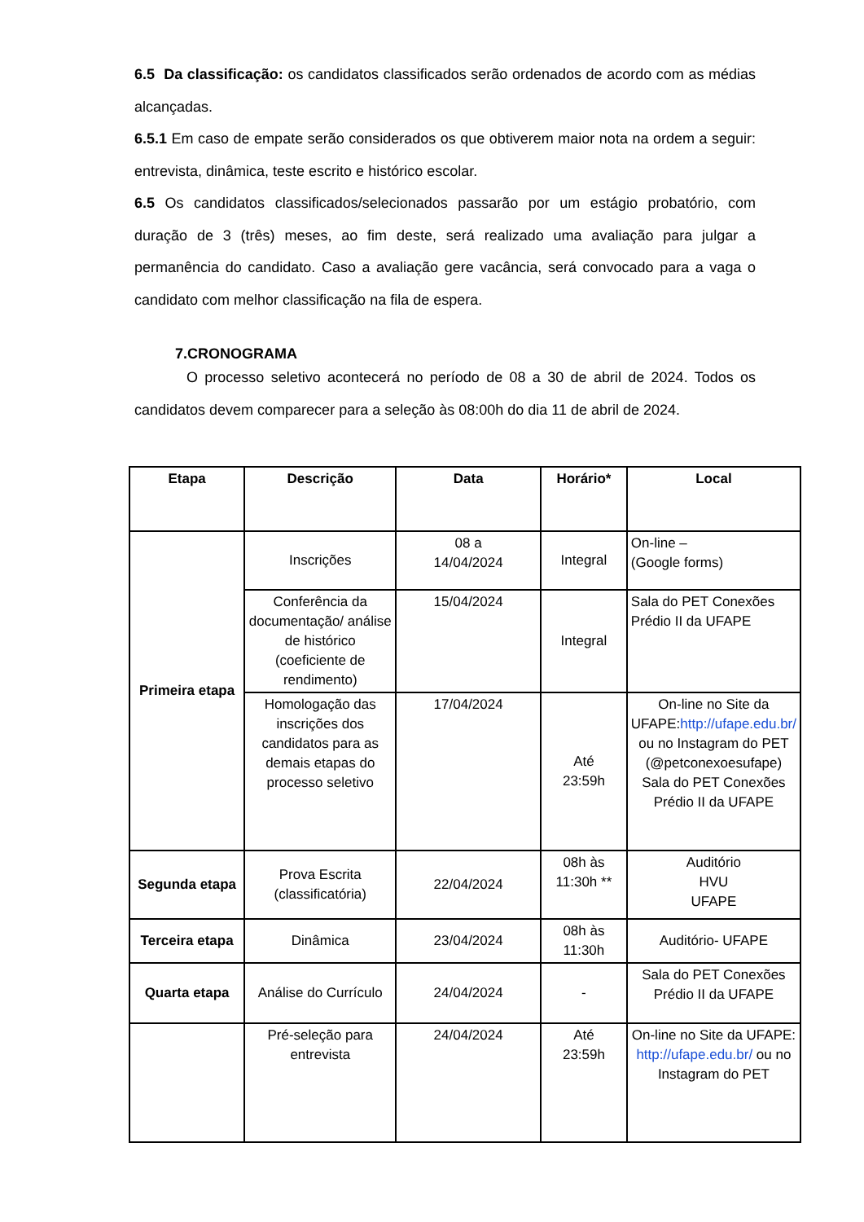6.5 Da classificação: os candidatos classificados serão ordenados de acordo com as médias alcançadas.
6.5.1 Em caso de empate serão considerados os que obtiverem maior nota na ordem a seguir: entrevista, dinâmica, teste escrito e histórico escolar.
6.5 Os candidatos classificados/selecionados passarão por um estágio probatório, com duração de 3 (três) meses, ao fim deste, será realizado uma avaliação para julgar a permanência do candidato. Caso a avaliação gere vacância, será convocado para a vaga o candidato com melhor classificação na fila de espera.
7.CRONOGRAMA
O processo seletivo acontecerá no período de 08 a 30 de abril de 2024. Todos os candidatos devem comparecer para a seleção às 08:00h do dia 11 de abril de 2024.
| Etapa | Descrição | Data | Horário* | Local |
| --- | --- | --- | --- | --- |
| Primeira etapa | Inscrições | 08 a 14/04/2024 | Integral | On-line – (Google forms) |
| | Conferência da documentação/ análise de histórico (coeficiente de rendimento) | 15/04/2024 | Integral | Sala do PET Conexões Prédio II da UFAPE |
| | Homologação das inscrições dos candidatos para as demais etapas do processo seletivo | 17/04/2024 | Até 23:59h | On-line no Site da UFAPE: http://ufape.edu.br/ ou no Instagram do PET (@petconexoesufape) Sala do PET Conexões Prédio II da UFAPE |
| Segunda etapa | Prova Escrita (classificatória) | 22/04/2024 | 08h às 11:30h ** | Auditório HVU UFAPE |
| Terceira etapa | Dinâmica | 23/04/2024 | 08h às 11:30h | Auditório- UFAPE |
| Quarta etapa | Análise do Currículo | 24/04/2024 | - | Sala do PET Conexões Prédio II da UFAPE |
| | Pré-seleção para entrevista | 24/04/2024 | Até 23:59h | On-line no Site da UFAPE: http://ufape.edu.br/ ou no Instagram do PET |